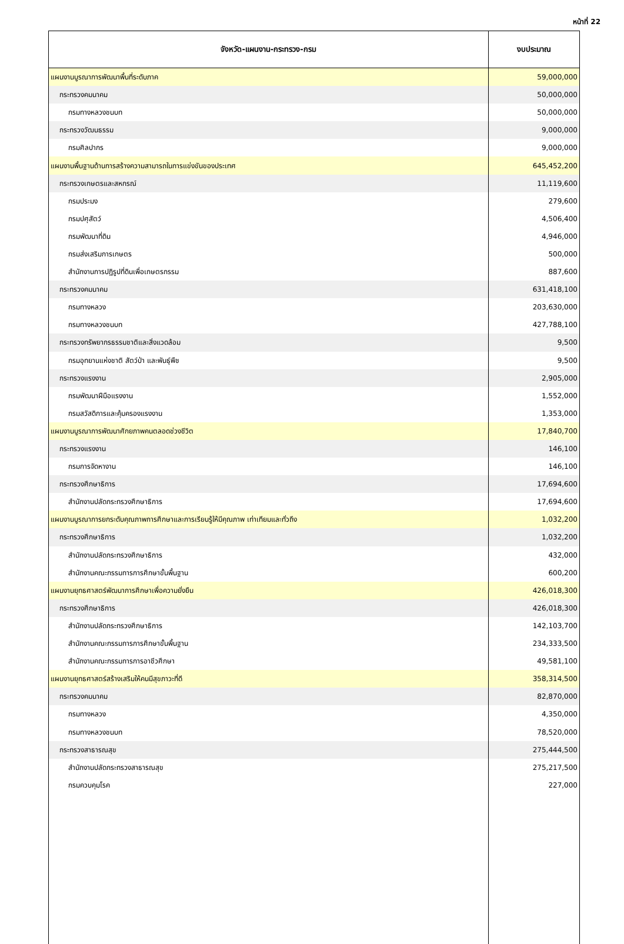หน้าที่ 22
| จังหวัด-แผนงาน-กระทรวง-กรม | งบประมาณ |
| --- | --- |
| แผนงานบูรณาการพัฒนาพื้นที่ระดับภาค | 59,000,000 |
| กระทรวงคมนาคม | 50,000,000 |
| กรมทางหลวงชนบท | 50,000,000 |
| กระทรวงวัฒนธรรม | 9,000,000 |
| กรมศิลปากร | 9,000,000 |
| แผนงานพื้นฐานด้านการสร้างความสามารถในการแข่งขันของประเทศ | 645,452,200 |
| กระทรวงเกษตรและสหกรณ์ | 11,119,600 |
| กรมประมง | 279,600 |
| กรมปศุสัตว์ | 4,506,400 |
| กรมพัฒนาที่ดิน | 4,946,000 |
| กรมส่งเสริมการเกษตร | 500,000 |
| สำนักงานการปฏิรูปที่ดินเพื่อเกษตรกรรม | 887,600 |
| กระทรวงคมนาคม | 631,418,100 |
| กรมทางหลวง | 203,630,000 |
| กรมทางหลวงชนบท | 427,788,100 |
| กระทรวงทรัพยากรธรรมชาติและสิ่งแวดล้อม | 9,500 |
| กรมอุทยานแห่งชาติ สัตว์ป่า และพันธุ์พืช | 9,500 |
| กระทรวงแรงงาน | 2,905,000 |
| กรมพัฒนาฝีมือแรงงาน | 1,552,000 |
| กรมสวัสดิการและคุ้มครองแรงงาน | 1,353,000 |
| แผนงานบูรณาการพัฒนาศักยภาพคนตลอดช่วงชีวิต | 17,840,700 |
| กระทรวงแรงงาน | 146,100 |
| กรมการจัดหางาน | 146,100 |
| กระทรวงศึกษาธิการ | 17,694,600 |
| สำนักงานปลัดกระทรวงศึกษาธิการ | 17,694,600 |
| แผนงานบูรณาการยกระดับคุณภาพการศึกษาและการเรียนรู้ให้มีคุณภาพ เท่าเทียมและทั่วถึง | 1,032,200 |
| กระทรวงศึกษาธิการ | 1,032,200 |
| สำนักงานปลัดกระทรวงศึกษาธิการ | 432,000 |
| สำนักงานคณะกรรมการการศึกษาขั้นพื้นฐาน | 600,200 |
| แผนงานยุทธศาสตร์พัฒนาการศึกษาเพื่อความยั่งยืน | 426,018,300 |
| กระทรวงศึกษาธิการ | 426,018,300 |
| สำนักงานปลัดกระทรวงศึกษาธิการ | 142,103,700 |
| สำนักงานคณะกรรมการการศึกษาขั้นพื้นฐาน | 234,333,500 |
| สำนักงานคณะกรรมการการอาชีวศึกษา | 49,581,100 |
| แผนงานยุทธศาสตร์สร้างเสริมให้คนมีสุขภาวะที่ดี | 358,314,500 |
| กระทรวงคมนาคม | 82,870,000 |
| กรมทางหลวง | 4,350,000 |
| กรมทางหลวงชนบท | 78,520,000 |
| กระทรวงสาธารณสุข | 275,444,500 |
| สำนักงานปลัดกระทรวงสาธารณสุข | 275,217,500 |
| กรมควบคุมโรค | 227,000 |